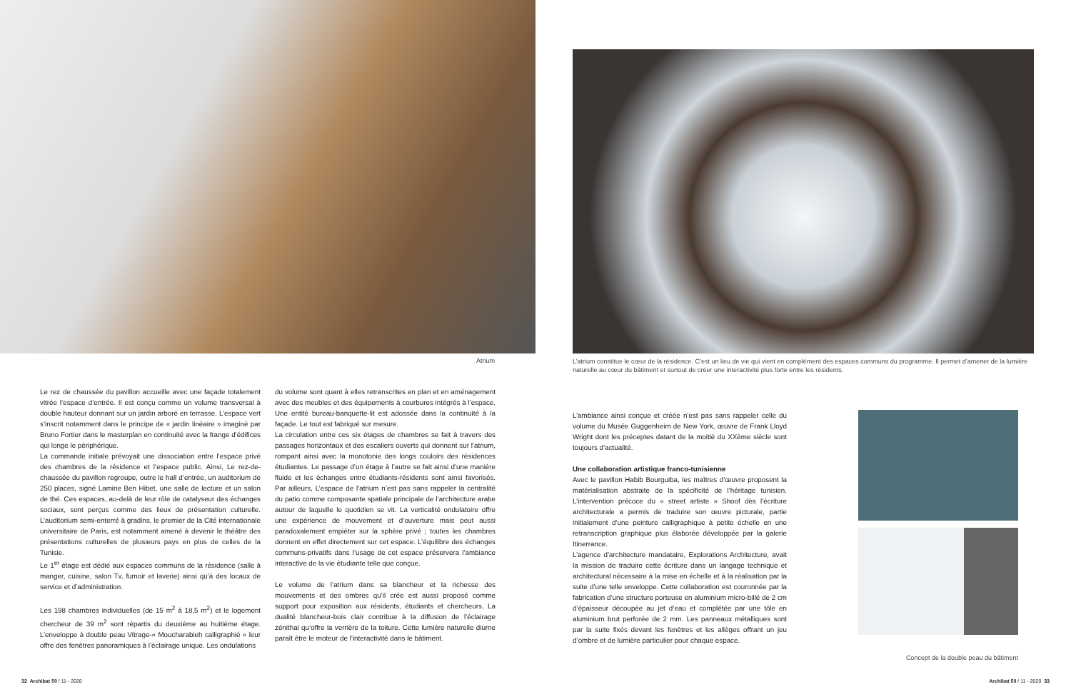Atrium
Le rez de chaussée du pavillon accueille avec une façade totalement vitrée l’espace d’entrée. Il est conçu comme un volume transversal à double hauteur donnant sur un jardin arboré en terrasse. L’espace vert s’inscrit notamment dans le principe de « jardin linéaire » imaginé par Bruno Fortier dans le masterplan en continuité avec la frange d’édifices qui longe le périphérique.
La commande initiale prévoyait une dissociation entre l’espace privé des chambres de la résidence et l’espace public. Ainsi, Le rez-de-chaussée du pavillon regroupe, outre le hall d’entrée, un auditorium de 250 places, signé Lamine Ben Hibet, une salle de lecture et un salon de thé. Ces espaces, au-delà de leur rôle de catalyseur des échanges sociaux, sont perçus comme des lieux de présentation culturelle. L’auditorium semi-enterré à gradins, le premier de la Cité internationale universitaire de Paris, est notamment amené à devenir le théâtre des présentations culturelles de plusieurs pays en plus de celles de la Tunisie.
Le 1<sup>er</sup> étage est dédié aux espaces communs de la résidence (salle à manger, cuisine, salon Tv, fumoir et laverie) ainsi qu’à des locaux de service et d’administration.
Les 198 chambres individuelles (de 15 m<sup>2</sup> à 18,5 m<sup>2</sup>) et le logement chercheur de 39 m<sup>2</sup> sont répartis du deuxième au huitième étage. L’enveloppe à double peau Vitrage-« Moucharabieh calligraphié » leur offre des fenêtres panoramiques à l’éclairage unique. Les ondulations
du volume sont quant à elles retranscrites en plan et en aménagement avec des meubles et des équipements à courbures intégrés à l’espace. Une entité bureau-banquette-lit est adossée dans la continuité à la façade. Le tout est fabriqué sur mesure.
La circulation entre ces six étages de chambres se fait à travers des passages horizontaux et des escaliers ouverts qui donnent sur l’atrium, rompant ainsi avec la monotonie des longs couloirs des résidences étudiantes. Le passage d’un étage à l’autre se fait ainsi d’une manière fluide et les échanges entre étudiants-résidents sont ainsi favorisés. Par ailleurs, L’espace de l’atrium n’est pas sans rappeler la centralité du patio comme composante spatiale principale de l’architecture arabe autour de laquelle le quotidien se vit. La verticalité ondulatoire offre une expérience de mouvement et d’ouverture mais peut aussi paradoxalement empiéter sur la sphère privé ; toutes les chambres donnent en effet directement sur cet espace. L’équilibre des échanges communs-privatifs dans l’usage de cet espace préservera l’ambiance interactive de la vie étudiante telle que conçue.
Le volume de l’atrium dans sa blancheur et la richesse des mouvements et des ombres qu’il crée est aussi proposé comme support pour exposition aux résidents, étudiants et chercheurs. La dualité blancheur-bois clair contribue à la diffusion de l’éclairage zénithal qu’offre la verrière de la toiture. Cette lumière naturelle diurne paraît être le moteur de l’interactivité dans le bâtiment.
32 Archibat 50 / 11 - 2020
L’atrium constitue le cœur de la résidence. C’est un lieu de vie qui vient en complément des espaces communs du programme. Il permet d’amener de la lumière naturelle au cœur du bâtiment et surtout de créer une interactivité plus forte entre les résidents.
L’ambiance ainsi conçue et créée n’est pas sans rappeler celle du volume du Musée Guggenheim de New York, œuvre de Frank Lloyd Wright dont les préceptes datant de la moitié du XXème siècle sont toujours d’actualité.
Une collaboration artistique franco-tunisienne
Avec le pavillon Habib Bourguiba, les maîtres d’œuvre proposent la matérialisation abstraite de la spécificité de l’héritage tunisien. L’intervention précoce du « street artiste » Shoof dès l’écriture architecturale a permis de traduire son œuvre picturale, partie initialement d’une peinture calligraphique à petite échelle en une retranscription graphique plus élaborée développée par la galerie Itinerrance.
L’agence d’architecture mandataire, Explorations Architecture, avait la mission de traduire cette écriture dans un langage technique et architectural nécessaire à la mise en échelle et à la réalisation par la suite d’une telle enveloppe. Cette collaboration est couronnée par la fabrication d’une structure porteuse en aluminium micro-billé de 2 cm d’épaisseur découpée au jet d’eau et complétée par une tôle en aluminium brut perforée de 2 mm. Les panneaux métalliques sont par la suite fixés devant les fenêtres et les allèges offrant un jeu d’ombre et de lumière particulier pour chaque espace.
Concept de la double peau du bâtiment
Archibat 50 / 11 - 2020 33